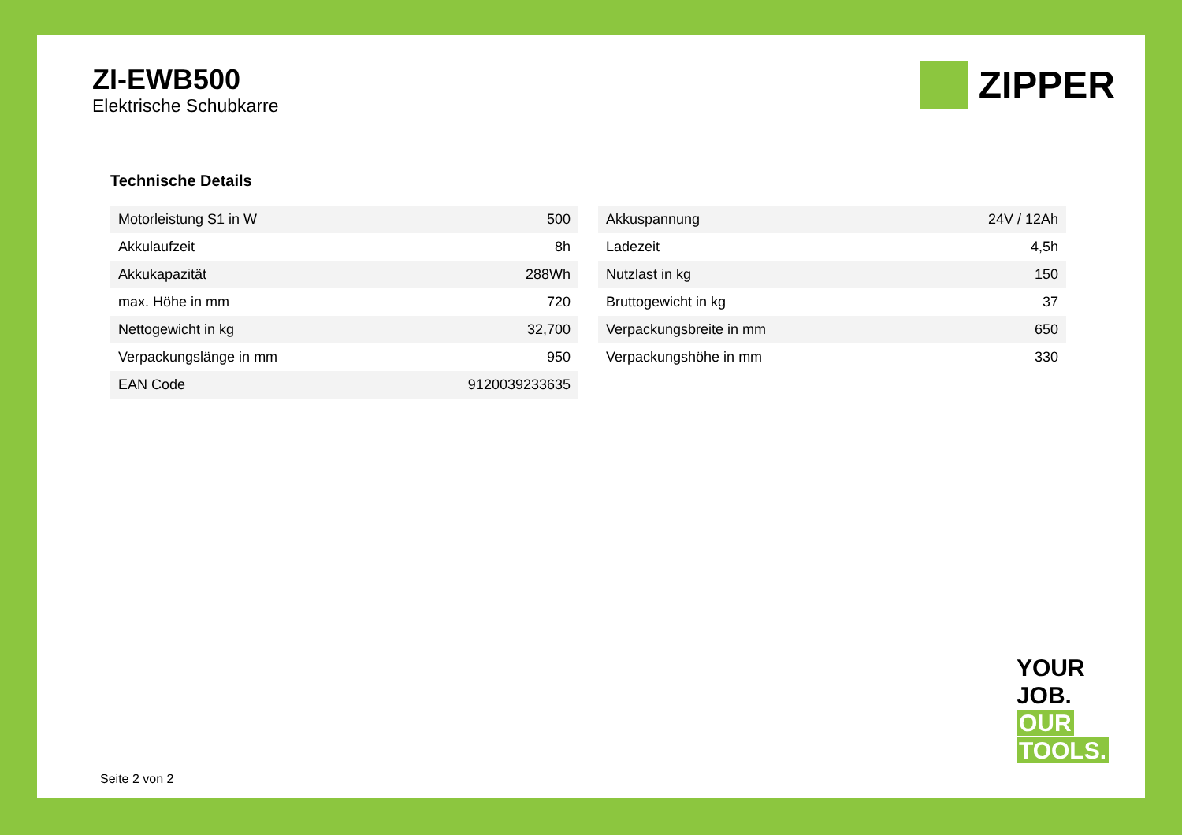ZI-EWB500
Elektrische Schubkarre
ZIPPER
Technische Details
| Motorleistung S1 in W | 500 |
| Akkulaufzeit | 8h |
| Akkukapazität | 288Wh |
| max. Höhe in mm | 720 |
| Nettogewicht in kg | 32,700 |
| Verpackungslänge in mm | 950 |
| EAN Code | 9120039233635 |
| Akkuspannung | 24V / 12Ah |
| Ladezeit | 4,5h |
| Nutzlast in kg | 150 |
| Bruttogewicht in kg | 37 |
| Verpackungsbreite in mm | 650 |
| Verpackungshöhe in mm | 330 |
YOUR
JOB.
OUR
TOOLS.
Seite 2 von 2